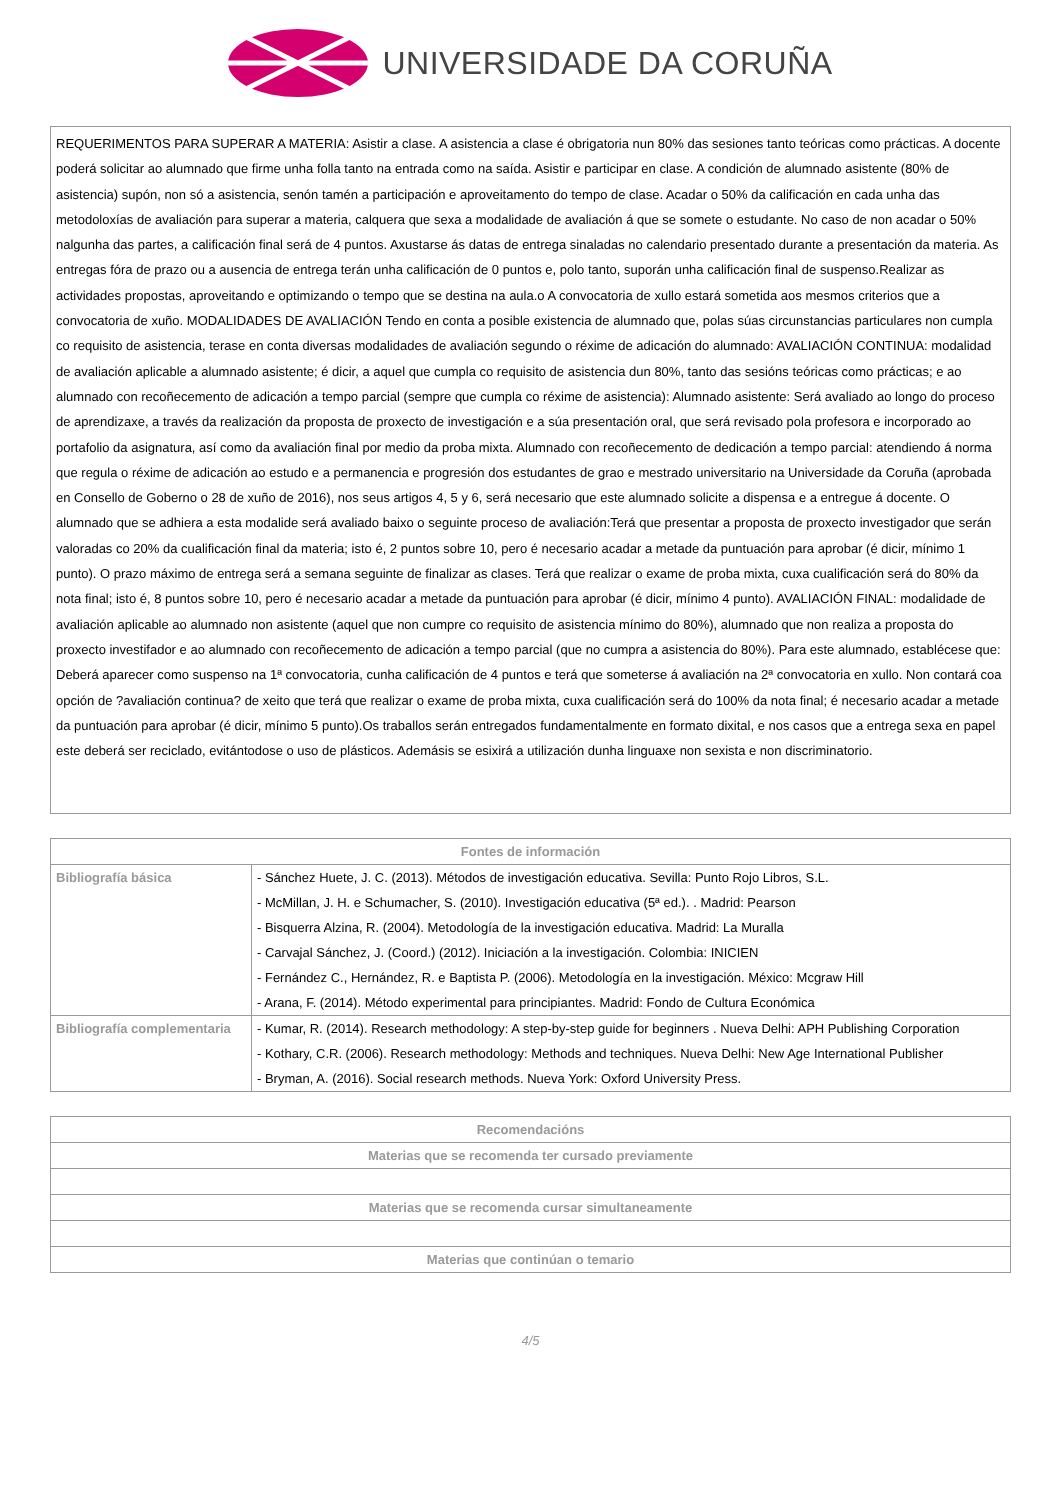UNIVERSIDADE DA CORUÑA
REQUERIMENTOS PARA SUPERAR A MATERIA: Asistir a clase. A asistencia a clase é obrigatoria nun 80% das sesiones tanto teóricas como prácticas. A docente poderá solicitar ao alumnado que firme unha folla tanto na entrada como na saída. Asistir e participar en clase. A condición de alumnado asistente (80% de asistencia) supón, non só a asistencia, senón tamén a participación e aproveitamento do tempo de clase. Acadar o 50% da calificación en cada unha das metodoloxías de avaliación para superar a materia, calquera que sexa a modalidade de avaliación á que se somete o estudante. No caso de non acadar o 50% nalgunha das partes, a calificación final será de 4 puntos. Axustarse ás datas de entrega sinaladas no calendario presentado durante a presentación da materia. As entregas fóra de prazo ou a ausencia de entrega terán unha calificación de 0 puntos e, polo tanto, suporán unha calificación final de suspenso.Realizar as actividades propostas, aproveitando e optimizando o tempo que se destina na aula.o A convocatoria de xullo estará sometida aos mesmos criterios que a convocatoria de xuño. MODALIDADES DE AVALIACIÓN Tendo en conta a posible existencia de alumnado que, polas súas circunstancias particulares non cumpla co requisito de asistencia, terase en conta diversas modalidades de avaliación segundo o réxime de adicación do alumnado: AVALIACIÓN CONTINUA: modalidad de avaliación aplicable a alumnado asistente; é dicir, a aquel que cumpla co requisito de asistencia dun 80%, tanto das sesións teóricas como prácticas; e ao alumnado con recoñecemento de adicación a tempo parcial (sempre que cumpla co réxime de asistencia): Alumnado asistente: Será avaliado ao longo do proceso de aprendizaxe, a través da realización da proposta de proxecto de investigación e a súa presentación oral, que será revisado pola profesora e incorporado ao portafolio da asignatura, así como da avaliación final por medio da proba mixta. Alumnado con recoñecemento de dedicación a tempo parcial: atendiendo á norma que regula o réxime de adicación ao estudo e a permanencia e progresión dos estudantes de grao e mestrado universitario na Universidade da Coruña (aprobada en Consello de Goberno o 28 de xuño de 2016), nos seus artigos 4, 5 y 6, será necesario que este alumnado solicite a dispensa e a entregue á docente. O alumnado que se adhiera a esta modalide será avaliado baixo o seguinte proceso de avaliación:Terá que presentar a proposta de proxecto investigador que serán valoradas co 20% da cualificación final da materia; isto é, 2 puntos sobre 10, pero é necesario acadar a metade da puntuación para aprobar (é dicir, mínimo 1 punto). O prazo máximo de entrega será a semana seguinte de finalizar as clases. Terá que realizar o exame de proba mixta, cuxa cualificación será do 80% da nota final; isto é, 8 puntos sobre 10, pero é necesario acadar a metade da puntuación para aprobar (é dicir, mínimo 4 punto). AVALIACIÓN FINAL: modalidade de avaliación aplicable ao alumnado non asistente (aquel que non cumpre co requisito de asistencia mínimo do 80%), alumnado que non realiza a proposta do proxecto investifador e ao alumnado con recoñecemento de adicación a tempo parcial (que no cumpra a asistencia do 80%). Para este alumnado, establécese que: Deberá aparecer como suspenso na 1ª convocatoria, cunha calificación de 4 puntos e terá que someterse á avaliación na 2ª convocatoria en xullo. Non contará coa opción de ?avaliación continua? de xeito que terá que realizar o exame de proba mixta, cuxa cualificación será do 100% da nota final; é necesario acadar a metade da puntuación para aprobar (é dicir, mínimo 5 punto).Os traballos serán entregados fundamentalmente en formato dixital, e nos casos que a entrega sexa en papel este deberá ser reciclado, evitántodose o uso de plásticos. Ademásis se esixirá a utilización dunha linguaxe non sexista e non discriminatorio.
| Fontes de información | |
| --- | --- |
| Bibliografía básica | - Sánchez Huete, J. C. (2013). Métodos de investigación educativa. Sevilla: Punto Rojo Libros, S.L. - McMillan, J. H. e Schumacher, S. (2010). Investigación educativa (5ª ed.). . Madrid: Pearson - Bisquerra Alzina, R. (2004). Metodología de la investigación educativa. Madrid: La Muralla - Carvajal Sánchez, J. (Coord.) (2012). Iniciación a la investigación. Colombia: INICIEN - Fernández C., Hernández, R. e Baptista P. (2006). Metodología en la investigación. México: Mcgraw Hill - Arana, F. (2014). Método experimental para principiantes. Madrid: Fondo de Cultura Económica |
| Bibliografía complementaria | - Kumar, R. (2014). Research methodology: A step-by-step guide for beginners . Nueva Delhi: APH Publishing Corporation - Kothary, C.R. (2006). Research methodology: Methods and techniques. Nueva Delhi: New Age International Publisher - Bryman, A. (2016). Social research methods. Nueva York: Oxford University Press. |
| Recomendacións |
| --- |
| Materias que se recomenda ter cursado previamente |
| Materias que se recomenda cursar simultaneamente |
| Materias que continúan o temario |
4/5